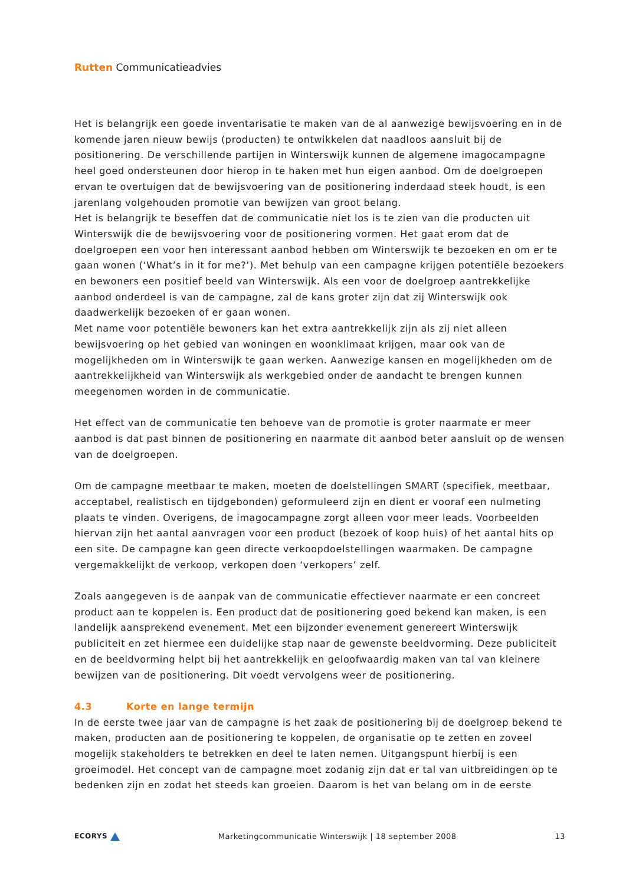Rutten Communicatieadvies
Het is belangrijk een goede inventarisatie te maken van de al aanwezige bewijsvoering en in de komende jaren nieuw bewijs (producten) te ontwikkelen dat naadloos aansluit bij de positionering. De verschillende partijen in Winterswijk kunnen de algemene imagocampagne heel goed ondersteunen door hierop in te haken met hun eigen aanbod. Om de doelgroepen ervan te overtuigen dat de bewijsvoering van de positionering inderdaad steek houdt, is een jarenlang volgehouden promotie van bewijzen van groot belang.
Het is belangrijk te beseffen dat de communicatie niet los is te zien van die producten uit Winterswijk die de bewijsvoering voor de positionering vormen. Het gaat erom dat de doelgroepen een voor hen interessant aanbod hebben om Winterswijk te bezoeken en om er te gaan wonen (‘What’s in it for me?’). Met behulp van een campagne krijgen potentiële bezoekers en bewoners een positief beeld van Winterswijk. Als een voor de doelgroep aantrekkelijke aanbod onderdeel is van de campagne, zal de kans groter zijn dat zij Winterswijk ook daadwerkelijk bezoeken of er gaan wonen.
Met name voor potentiële bewoners kan het extra aantrekkelijk zijn als zij niet alleen bewijsvoering op het gebied van woningen en woonklimaat krijgen, maar ook van de mogelijkheden om in Winterswijk te gaan werken. Aanwezige kansen en mogelijkheden om de aantrekkelijkheid van Winterswijk als werkgebied onder de aandacht te brengen kunnen meegenomen worden in de communicatie.
Het effect van de communicatie ten behoeve van de promotie is groter naarmate er meer aanbod is dat past binnen de positionering en naarmate dit aanbod beter aansluit op de wensen van de doelgroepen.
Om de campagne meetbaar te maken, moeten de doelstellingen SMART (specifiek, meetbaar, acceptabel, realistisch en tijdgebonden) geformuleerd zijn en dient er vooraf een nulmeting plaats te vinden. Overigens, de imagocampagne zorgt alleen voor meer leads. Voorbeelden hiervan zijn het aantal aanvragen voor een product (bezoek of koop huis) of het aantal hits op een site. De campagne kan geen directe verkoopdoelstellingen waarmaken. De campagne vergemakkelijkt de verkoop, verkopen doen ‘verkopers’ zelf.
Zoals aangegeven is de aanpak van de communicatie effectiever naarmate er een concreet product aan te koppelen is. Een product dat de positionering goed bekend kan maken, is een landelijk aansprekend evenement. Met een bijzonder evenement genereert Winterswijk publiciteit en zet hiermee een duidelijke stap naar de gewenste beeldvorming. Deze publiciteit en de beeldvorming helpt bij het aantrekkelijk en geloofwaardig maken van tal van kleinere bewijzen van de positionering. Dit voedt vervolgens weer de positionering.
4.3 Korte en lange termijn
In de eerste twee jaar van de campagne is het zaak de positionering bij de doelgroep bekend te maken, producten aan de positionering te koppelen, de organisatie op te zetten en zoveel mogelijk stakeholders te betrekken en deel te laten nemen. Uitgangspunt hierbij is een groeimodel. Het concept van de campagne moet zodanig zijn dat er tal van uitbreidingen op te bedenken zijn en zodat het steeds kan groeien. Daarom is het van belang om in de eerste
ECORYS Marketingcommunicatie Winterswijk | 18 september 2008 13